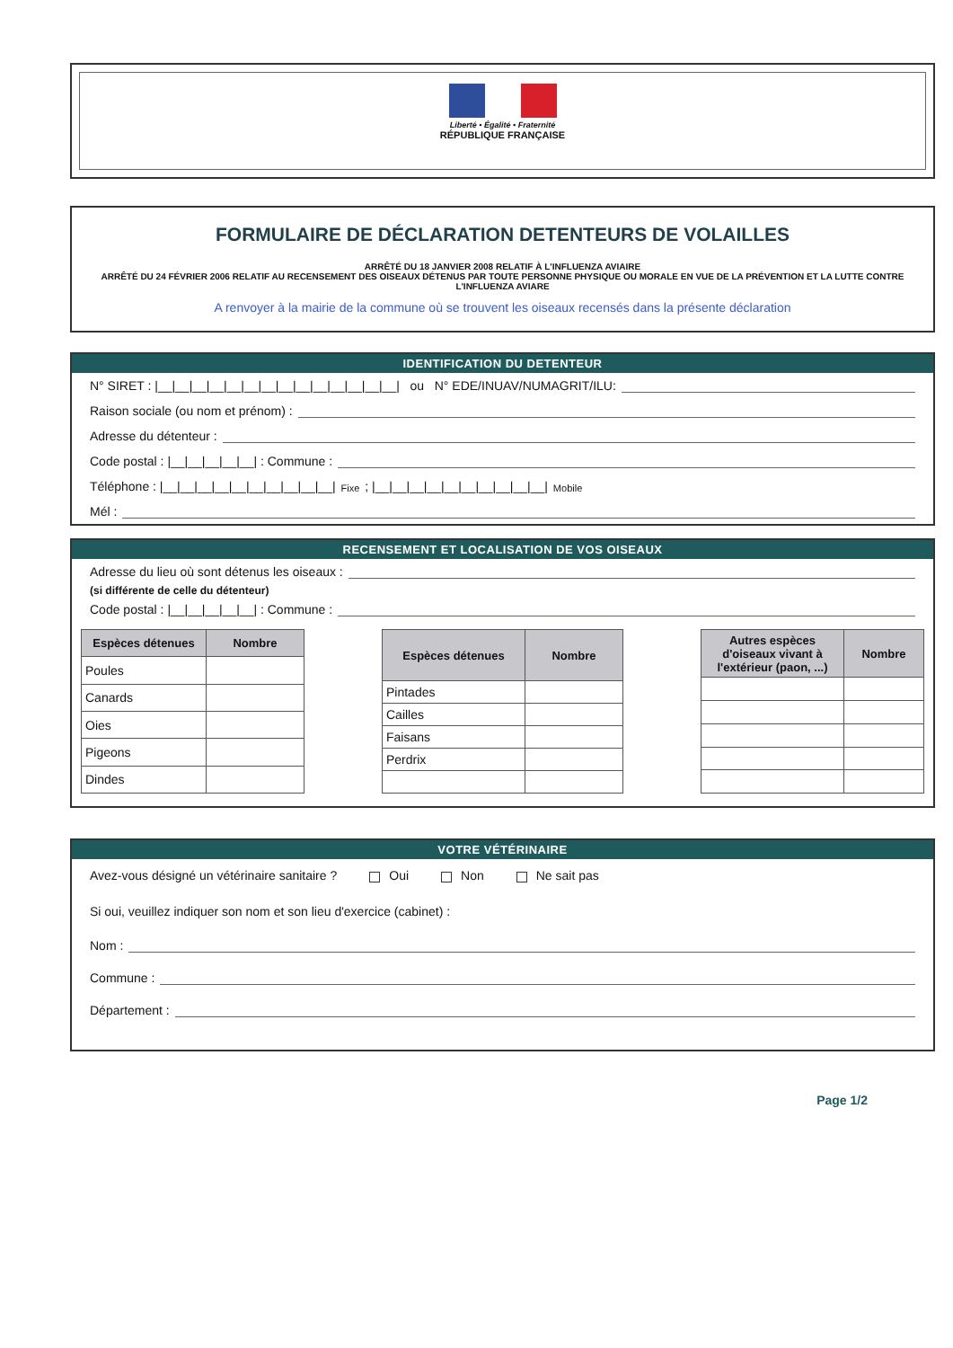Liberté • Égalité • Fraternité
RÉPUBLIQUE FRANÇAISE
FORMULAIRE DE DÉCLARATION DETENTEURS DE VOLAILLES
ARRÊTÉ DU 18 JANVIER 2008 RELATIF À L'INFLUENZA AVIAIRE
ARRÊTÉ DU 24 FÉVRIER 2006 RELATIF AU RECENSEMENT DES OISEAUX DÉTENUS PAR TOUTE PERSONNE PHYSIQUE OU MORALE EN VUE DE LA PRÉVENTION ET LA LUTTE CONTRE L'INFLUENZA AVIARE
A renvoyer à la mairie de la commune où se trouvent les oiseaux recensés dans la présente déclaration
IDENTIFICATION DU DETENTEUR
N° SIRET : |__|__|__|__|__|__|__|__|__|__|__|__|__|__| ou N° EDE/INUAV/NUMAGRIT/ILU:
Raison sociale (ou nom et prénom) :
Adresse du détenteur :
Code postal : |__|__|__|__|__| : Commune :
Téléphone : |__|__|__|__|__|__|__|__|__|__| Fixe ; |__|__|__|__|__|__|__|__|__|__| Mobile
Mél :
RECENSEMENT ET LOCALISATION DE VOS OISEAUX
Adresse du lieu où sont détenus les oiseaux :
(si différente de celle du détenteur)
Code postal : |__|__|__|__|__| : Commune :
| Espèces détenues | Nombre |
| --- | --- |
| Poules | |
| Canards | |
| Oies | |
| Pigeons | |
| Dindes | |
| Espèces détenues | Nombre |
| --- | --- |
| Pintades | |
| Cailles | |
| Faisans | |
| Perdrix | |
| Autres espèces d'oiseaux vivant à l'extérieur (paon, ...) | Nombre |
| --- | --- |
VOTRE VÉTÉRINAIRE
Avez-vous désigné un vétérinaire sanitaire ? Oui Non Ne sait pas
Si oui, veuillez indiquer son nom et son lieu d'exercice (cabinet) :
Nom :
Commune :
Département :
Page 1/2